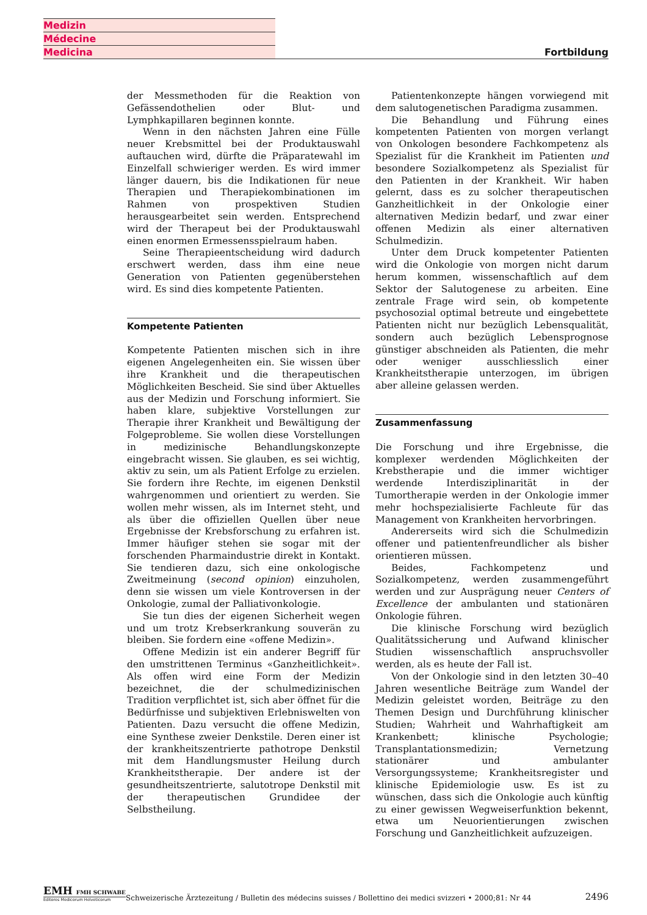Medizin
Médecine
Medicina
Fortbildung
der Messmethoden für die Reaktion von Gefässendothelien oder Blut- und Lymphkapillaren beginnen konnte.
Wenn in den nächsten Jahren eine Fülle neuer Krebsmittel bei der Produktauswahl auftauchen wird, dürfte die Präparatewahl im Einzelfall schwieriger werden. Es wird immer länger dauern, bis die Indikationen für neue Therapien und Therapiekombinationen im Rahmen von prospektiven Studien herausgearbeitet sein werden. Entsprechend wird der Therapeut bei der Produktauswahl einen enormen Ermessensspielraum haben.
Seine Therapieentscheidung wird dadurch erschwert werden, dass ihm eine neue Generation von Patienten gegenüberstehen wird. Es sind dies kompetente Patienten.
Kompetente Patienten
Kompetente Patienten mischen sich in ihre eigenen Angelegenheiten ein. Sie wissen über ihre Krankheit und die therapeutischen Möglichkeiten Bescheid. Sie sind über Aktuelles aus der Medizin und Forschung informiert. Sie haben klare, subjektive Vorstellungen zur Therapie ihrer Krankheit und Bewältigung der Folgeprobleme. Sie wollen diese Vorstellungen in medizinische Behandlungskonzepte eingebracht wissen. Sie glauben, es sei wichtig, aktiv zu sein, um als Patient Erfolge zu erzielen. Sie fordern ihre Rechte, im eigenen Denkstil wahrgenommen und orientiert zu werden. Sie wollen mehr wissen, als im Internet steht, und als über die offiziellen Quellen über neue Ergebnisse der Krebsforschung zu erfahren ist. Immer häufiger stehen sie sogar mit der forschenden Pharmaindustrie direkt in Kontakt. Sie tendieren dazu, sich eine onkologische Zweitmeinung (second opinion) einzuholen, denn sie wissen um viele Kontroversen in der Onkologie, zumal der Palliativonkologie.
Sie tun dies der eigenen Sicherheit wegen und um trotz Krebserkrankung souverän zu bleiben. Sie fordern eine «offene Medizin».
Offene Medizin ist ein anderer Begriff für den umstrittenen Terminus «Ganzheitlichkeit». Als offen wird eine Form der Medizin bezeichnet, die der schulmedizinischen Tradition verpflichtet ist, sich aber öffnet für die Bedürfnisse und subjektiven Erlebniswelten von Patienten. Dazu versucht die offene Medizin, eine Synthese zweier Denkstile. Deren einer ist der krankheitszentrierte pathotrope Denkstil mit dem Handlungsmuster Heilung durch Krankheitstherapie. Der andere ist der gesundheitszentrierte, salutotrope Denkstil mit der therapeutischen Grundidee der Selbstheilung.
Patientenkonzepte hängen vorwiegend mit dem salutogenetischen Paradigma zusammen.
Die Behandlung und Führung eines kompetenten Patienten von morgen verlangt von Onkologen besondere Fachkompetenz als Spezialist für die Krankheit im Patienten und besondere Sozialkompetenz als Spezialist für den Patienten in der Krankheit. Wir haben gelernt, dass es zu solcher therapeutischen Ganzheitlichkeit in der Onkologie einer alternativen Medizin bedarf, und zwar einer offenen Medizin als einer alternativen Schulmedizin.
Unter dem Druck kompetenter Patienten wird die Onkologie von morgen nicht darum herum kommen, wissenschaftlich auf dem Sektor der Salutogenese zu arbeiten. Eine zentrale Frage wird sein, ob kompetente psychosozial optimal betreute und eingebettete Patienten nicht nur bezüglich Lebensqualität, sondern auch bezüglich Lebensprognose günstiger abschneiden als Patienten, die mehr oder weniger ausschliesslich einer Krankheitstherapie unterzogen, im übrigen aber alleine gelassen werden.
Zusammenfassung
Die Forschung und ihre Ergebnisse, die komplexer werdenden Möglichkeiten der Krebstherapie und die immer wichtiger werdende Interdisziplinarität in der Tumortherapie werden in der Onkologie immer mehr hochspezialisierte Fachleute für das Management von Krankheiten hervorbringen.
Andererseits wird sich die Schulmedizin offener und patientenfreundlicher als bisher orientieren müssen.
Beides, Fachkompetenz und Sozialkompetenz, werden zusammengeführt werden und zur Ausprägung neuer Centers of Excellence der ambulanten und stationären Onkologie führen.
Die klinische Forschung wird bezüglich Qualitätssicherung und Aufwand klinischer Studien wissenschaftlich anspruchsvoller werden, als es heute der Fall ist.
Von der Onkologie sind in den letzten 30–40 Jahren wesentliche Beiträge zum Wandel der Medizin geleistet worden, Beiträge zu den Themen Design und Durchführung klinischer Studien; Wahrheit und Wahrhaftigkeit am Krankenbett; klinische Psychologie; Transplantationsmedizin; Vernetzung stationärer und ambulanter Versorgungssysteme; Krankheitsregister und klinische Epidemiologie usw. Es ist zu wünschen, dass sich die Onkologie auch künftig zu einer gewissen Wegweiserfunktion bekennt, etwa um Neuorientierungen zwischen Forschung und Ganzheitlichkeit aufzuzeigen.
EMH FMH SCHWABE
Editores Medicorum Helveticorum
Schweizerische Ärztezeitung / Bulletin des médecins suisses / Bollettino dei medici svizzeri • 2000;81: Nr 44
2496